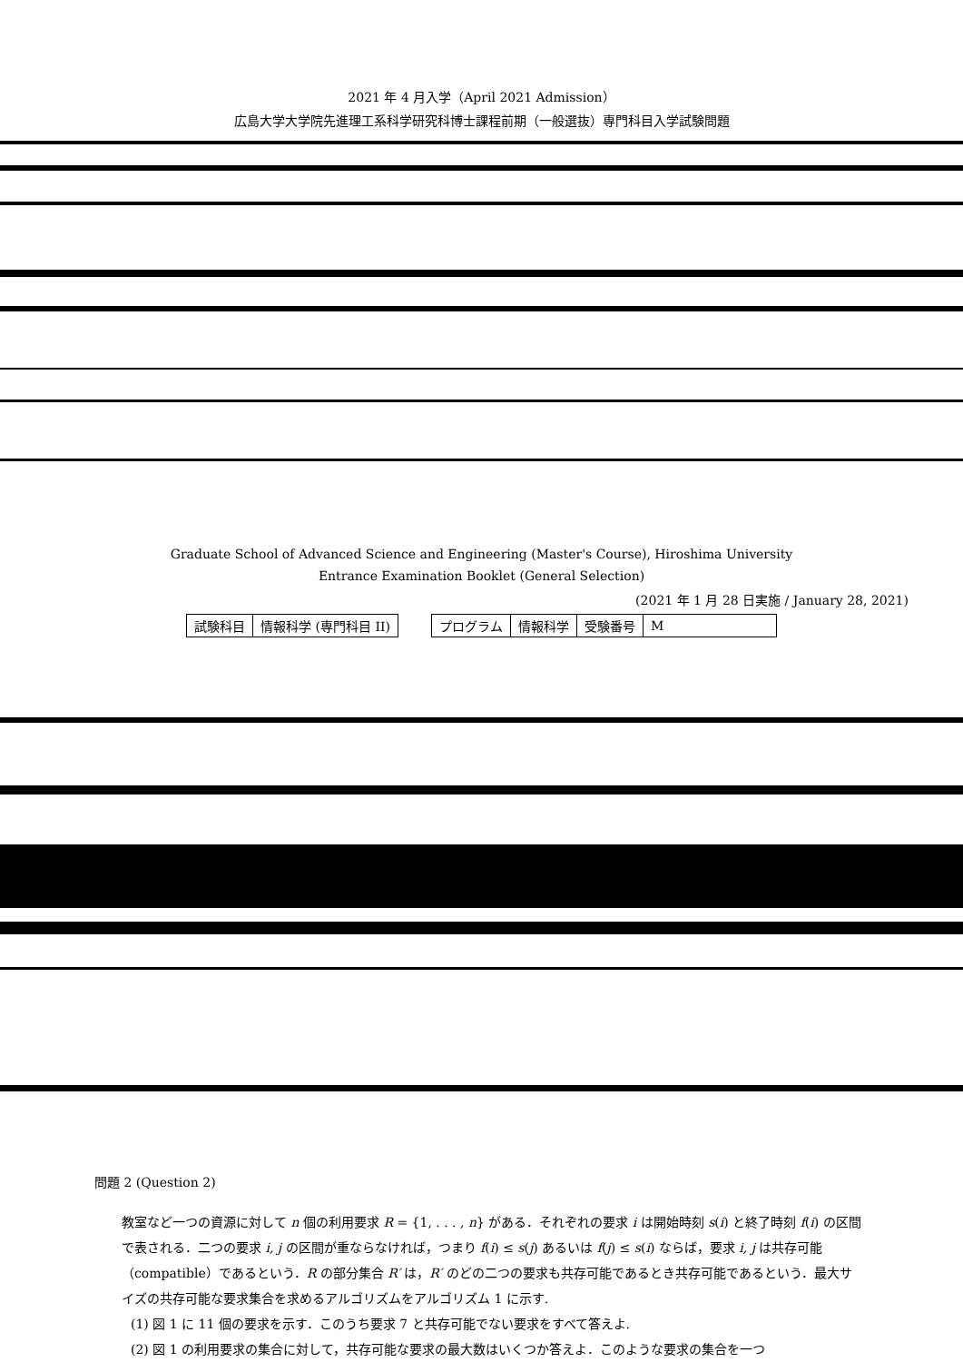2021 年 4 月入学（April 2021 Admission）
広島大学大学院先進理工系科学研究科博士課程前期（一般選抜）専門科目入学試験問題
Graduate School of Advanced Science and Engineering (Master's Course), Hiroshima University
Entrance Examination Booklet (General Selection)
(2021 年 1 月 28 日実施 / January 28, 2021)
| 試験科目 | 情報科学 (専門科目 II) | | プログラム | 情報科学 | 受験番号 | M |
問題 2 (Question 2)
教室など一つの資源に対して n 個の利用要求 R = {1, . . . , n} がある．それぞれの要求 i は開始時刻 s(i) と終了時刻 f(i) の区間で表される．二つの要求 i, j の区間が重ならなければ，つまり f(i) ≤ s(j) あるいは f(j) ≤ s(i) ならば，要求 i, j は共存可能（compatible）であるという．R の部分集合 R′ は，R′ のどの二つの要求も共存可能であるとき共存可能であるという．最大サイズの共存可能な要求集合を求めるアルゴリズムをアルゴリズム 1 に示す.
(1) 図 1 に 11 個の要求を示す．このうち要求 7 と共存可能でない要求をすべて答えよ.
(2) 図 1 の利用要求の集合に対して，共存可能な要求の最大数はいくつか答えよ．このような要求の集合を一つ